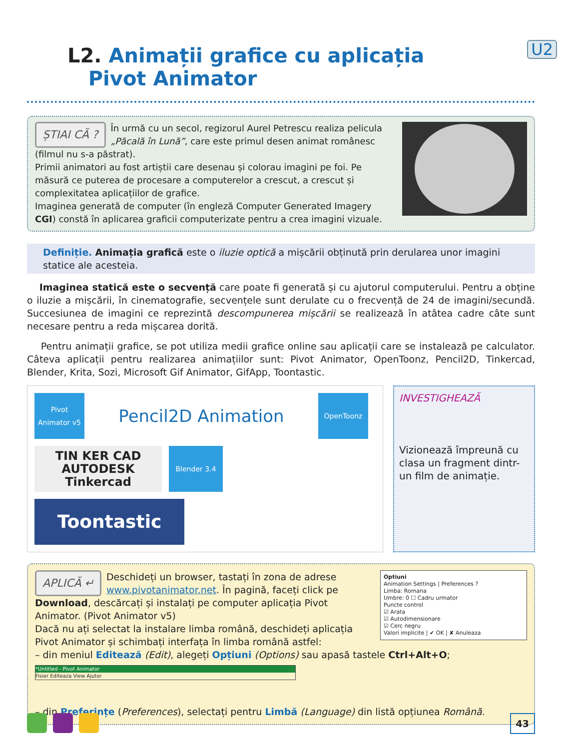L2. Animații grafice cu aplicația
Pivot Animator
U2
ȘTIAI CĂ ? În urmă cu un secol, regizorul Aurel Petrescu realiza pelicula „Păcală în Lună”, care este primul desen animat românesc (filmul nu s-a păstrat).
Primii animatori au fost artiștii care desenau și colorau imagini pe foi. Pe măsură ce puterea de procesare a computerelor a crescut, a crescut și complexitatea aplicațiilor de grafice.
Imaginea generată de computer (în engleză Computer Generated Imagery CGI) constă în aplicarea graficii computerizate pentru a crea imagini vizuale.
Definiție. Animația grafică este o iluzie optică a mișcării obținută prin derularea unor imagini statice ale acesteia.
Imaginea statică este o secvență care poate fi generată și cu ajutorul computerului. Pentru a obține o iluzie a mișcării, în cinematografie, secvențele sunt derulate cu o frecvență de 24 de imagini/secundă. Succesiunea de imagini ce reprezintă descompunerea mișcării se realizează în atâtea cadre câte sunt necesare pentru a reda mișcarea dorită.
Pentru animații grafice, se pot utiliza medii grafice online sau aplicații care se instalează pe calculator. Câteva aplicații pentru realizarea animațiilor sunt: Pivot Animator, OpenToonz, Pencil2D, Tinkercad, Blender, Krita, Sozi, Microsoft Gif Animator, GifApp, Toontastic.
Pivot Animator v5
Pencil2D Animation
OpenToonz
TIN KER CAD AUTODESK Tinkercad
Blender 3.4
Toontastic
INVESTIGHEAZĂ
Vizionează împreună cu clasa un fragment dintr-un film de animație.
Optiuni
Animation Settings | Preferences ?
Limba: Romana
Umbre: 0 ☐ Cadru urmator
Puncte control
☑ Arata
☑ Autodimensionare
☑ Cerc negru
Valori implicite | ✔ OK | ✘ Anuleaza
APLICĂ ↵ Deschideți un browser, tastați în zona de adrese www.pivotanimator.net. În pagină, faceți click pe Download, descărcați și instalați pe computer aplicația Pivot Animator. (Pivot Animator v5)
Dacă nu ați selectat la instalare limba română, deschideți aplicația Pivot Animator și schimbați interfața în limba română astfel:
– din meniul Editează (Edit), alegeți Opțiuni (Options) sau apasă tastele Ctrl+Alt+O;
*Untitled - Pivot Animator
Fisier Editeaza View Ajutor
– din Preferințe (Preferences), selectați pentru Limbă (Language) din listă opțiunea Română.
43